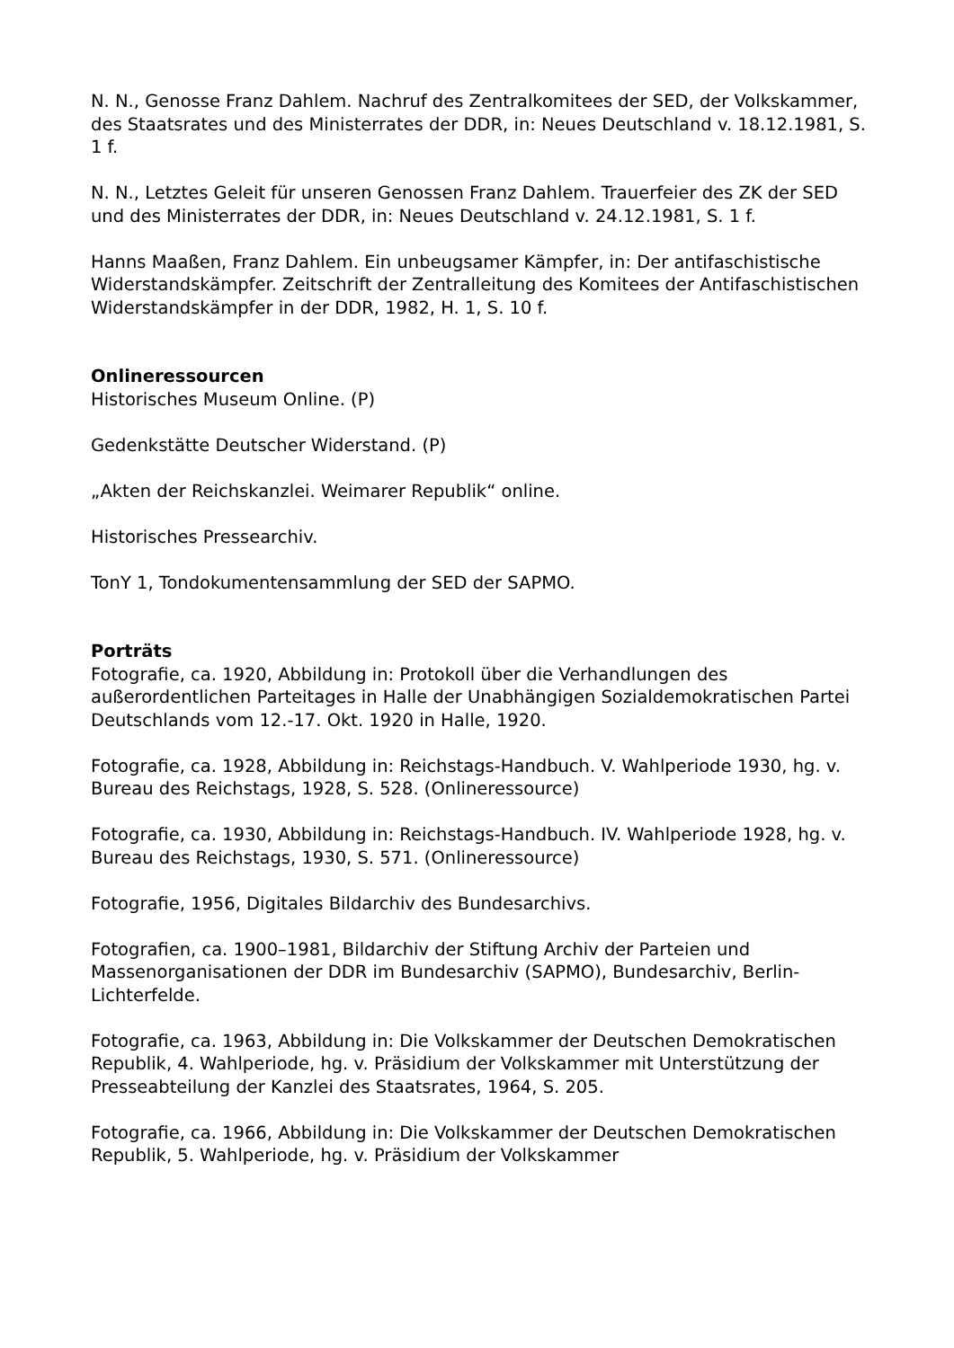N. N., Genosse Franz Dahlem. Nachruf des Zentralkomitees der SED, der Volkskammer, des Staatsrates und des Ministerrates der DDR, in: Neues Deutschland v. 18.12.1981, S. 1 f.
N. N., Letztes Geleit für unseren Genossen Franz Dahlem. Trauerfeier des ZK der SED und des Ministerrates der DDR, in: Neues Deutschland v. 24.12.1981, S. 1 f.
Hanns Maaßen, Franz Dahlem. Ein unbeugsamer Kämpfer, in: Der antifaschistische Widerstandskämpfer. Zeitschrift der Zentralleitung des Komitees der Antifaschistischen Widerstandskämpfer in der DDR, 1982, H. 1, S. 10 f.
Onlineressourcen
Historisches Museum Online. (P)
Gedenkstätte Deutscher Widerstand. (P)
„Akten der Reichskanzlei. Weimarer Republik“ online.
Historisches Pressearchiv.
TonY 1, Tondokumentensammlung der SED der SAPMO.
Porträts
Fotografie, ca. 1920, Abbildung in: Protokoll über die Verhandlungen des außerordentlichen Parteitages in Halle der Unabhängigen Sozialdemokratischen Partei Deutschlands vom 12.-17. Okt. 1920 in Halle, 1920.
Fotografie, ca. 1928, Abbildung in: Reichstags-Handbuch. V. Wahlperiode 1930, hg. v. Bureau des Reichstags, 1928, S. 528. (Onlineressource)
Fotografie, ca. 1930, Abbildung in: Reichstags-Handbuch. IV. Wahlperiode 1928, hg. v. Bureau des Reichstags, 1930, S. 571. (Onlineressource)
Fotografie, 1956, Digitales Bildarchiv des Bundesarchivs.
Fotografien, ca. 1900–1981, Bildarchiv der Stiftung Archiv der Parteien und Massenorganisationen der DDR im Bundesarchiv (SAPMO), Bundesarchiv, Berlin-Lichterfelde.
Fotografie, ca. 1963, Abbildung in: Die Volkskammer der Deutschen Demokratischen Republik, 4. Wahlperiode, hg. v. Präsidium der Volkskammer mit Unterstützung der Presseabteilung der Kanzlei des Staatsrates, 1964, S. 205.
Fotografie, ca. 1966, Abbildung in: Die Volkskammer der Deutschen Demokratischen Republik, 5. Wahlperiode, hg. v. Präsidium der Volkskammer